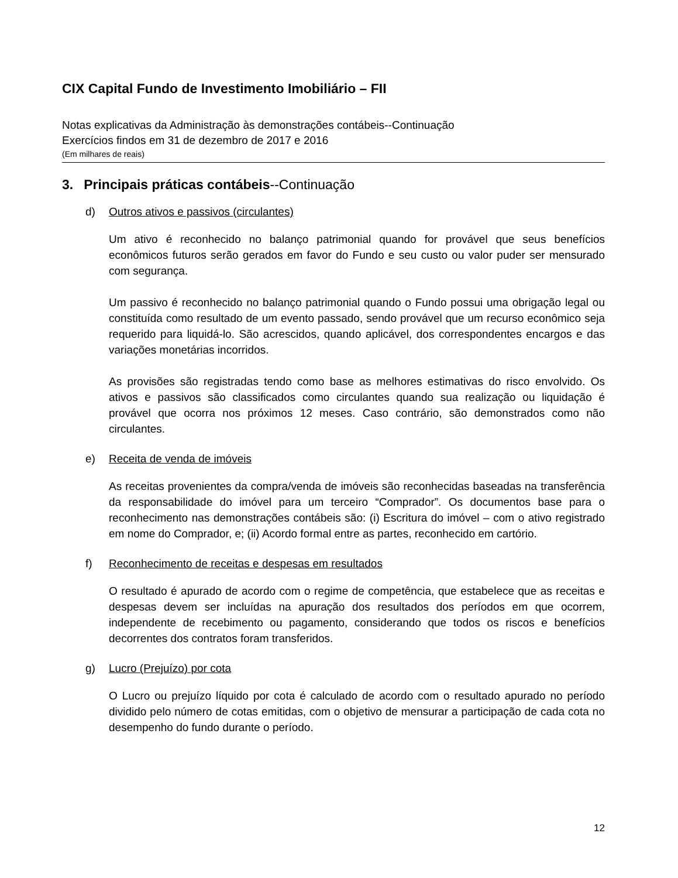CIX Capital Fundo de Investimento Imobiliário – FII
Notas explicativas da Administração às demonstrações contábeis--Continuação
Exercícios findos em 31 de dezembro de 2017 e 2016
(Em milhares de reais)
3. Principais práticas contábeis --Continuação
d) Outros ativos e passivos (circulantes)
Um ativo é reconhecido no balanço patrimonial quando for provável que seus benefícios econômicos futuros serão gerados em favor do Fundo e seu custo ou valor puder ser mensurado com segurança.
Um passivo é reconhecido no balanço patrimonial quando o Fundo possui uma obrigação legal ou constituída como resultado de um evento passado, sendo provável que um recurso econômico seja requerido para liquidá-lo. São acrescidos, quando aplicável, dos correspondentes encargos e das variações monetárias incorridos.
As provisões são registradas tendo como base as melhores estimativas do risco envolvido. Os ativos e passivos são classificados como circulantes quando sua realização ou liquidação é provável que ocorra nos próximos 12 meses. Caso contrário, são demonstrados como não circulantes.
e) Receita de venda de imóveis
As receitas provenientes da compra/venda de imóveis são reconhecidas baseadas na transferência da responsabilidade do imóvel para um terceiro “Comprador”. Os documentos base para o reconhecimento nas demonstrações contábeis são: (i) Escritura do imóvel – com o ativo registrado em nome do Comprador, e; (ii) Acordo formal entre as partes, reconhecido em cartório.
f) Reconhecimento de receitas e despesas em resultados
O resultado é apurado de acordo com o regime de competência, que estabelece que as receitas e despesas devem ser incluídas na apuração dos resultados dos períodos em que ocorrem, independente de recebimento ou pagamento, considerando que todos os riscos e benefícios decorrentes dos contratos foram transferidos.
g) Lucro (Prejuízo) por cota
O Lucro ou prejuízo líquido por cota é calculado de acordo com o resultado apurado no período dividido pelo número de cotas emitidas, com o objetivo de mensurar a participação de cada cota no desempenho do fundo durante o período.
12